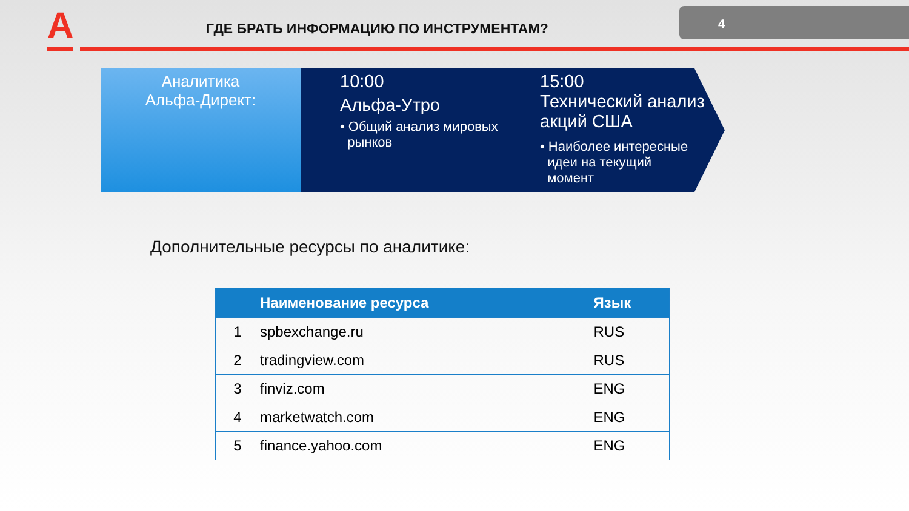А
ГДЕ БРАТЬ ИНФОРМАЦИЮ ПО ИНСТРУМЕНТАМ?
4
Аналитика
Альфа-Директ:
10:00
Альфа-Утро
• Общий анализ мировых
рынков
15:00
Технический анализ
акций США
• Наиболее интересные
идеи на текущий
момент
Дополнительные ресурсы по аналитике:
| | Наименование ресурса | Язык |
| --- | --- | --- |
| 1 | spbexchange.ru | RUS |
| 2 | tradingview.com | RUS |
| 3 | finviz.com | ENG |
| 4 | marketwatch.com | ENG |
| 5 | finance.yahoo.com | ENG |